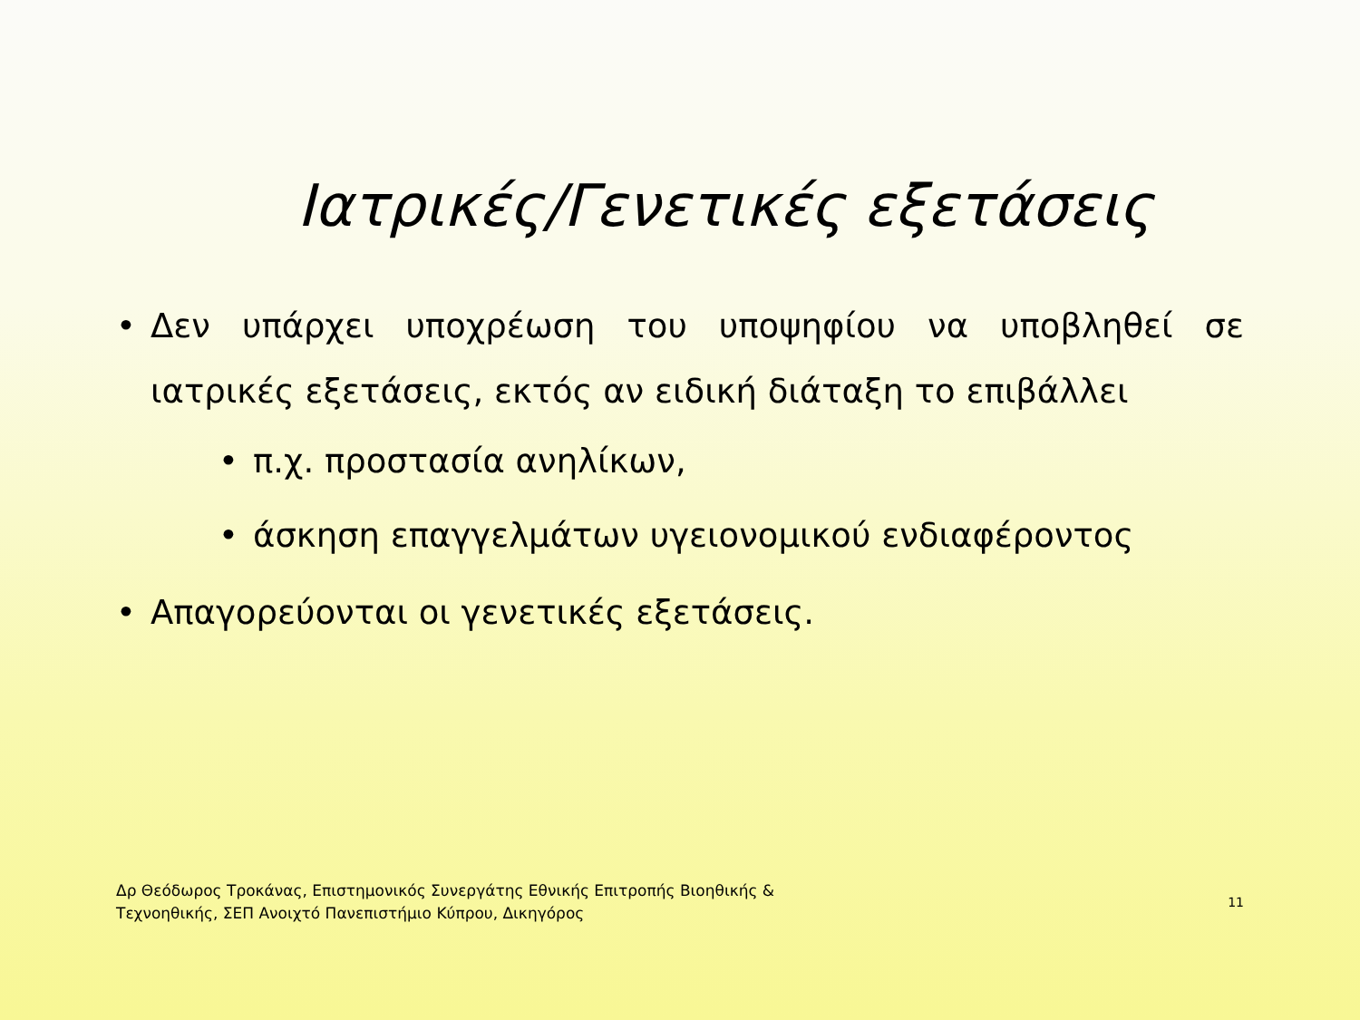Ιατρικές/Γενετικές εξετάσεις
• Δεν υπάρχει υποχρέωση του υποψηφίου να υποβληθεί σε ιατρικές εξετάσεις, εκτός αν ειδική διάταξη το επιβάλλει
• π.χ. προστασία ανηλίκων,
• άσκηση επαγγελμάτων υγειονομικού ενδιαφέροντος
• Απαγορεύονται οι γενετικές εξετάσεις.
Δρ Θεόδωρος Τροκάνας, Επιστημονικός Συνεργάτης Εθνικής Επιτροπής Βιοηθικής & Τεχνοηθικής, ΣΕΠ Ανοιχτό Πανεπιστήμιο Κύπρου, Δικηγόρος
11